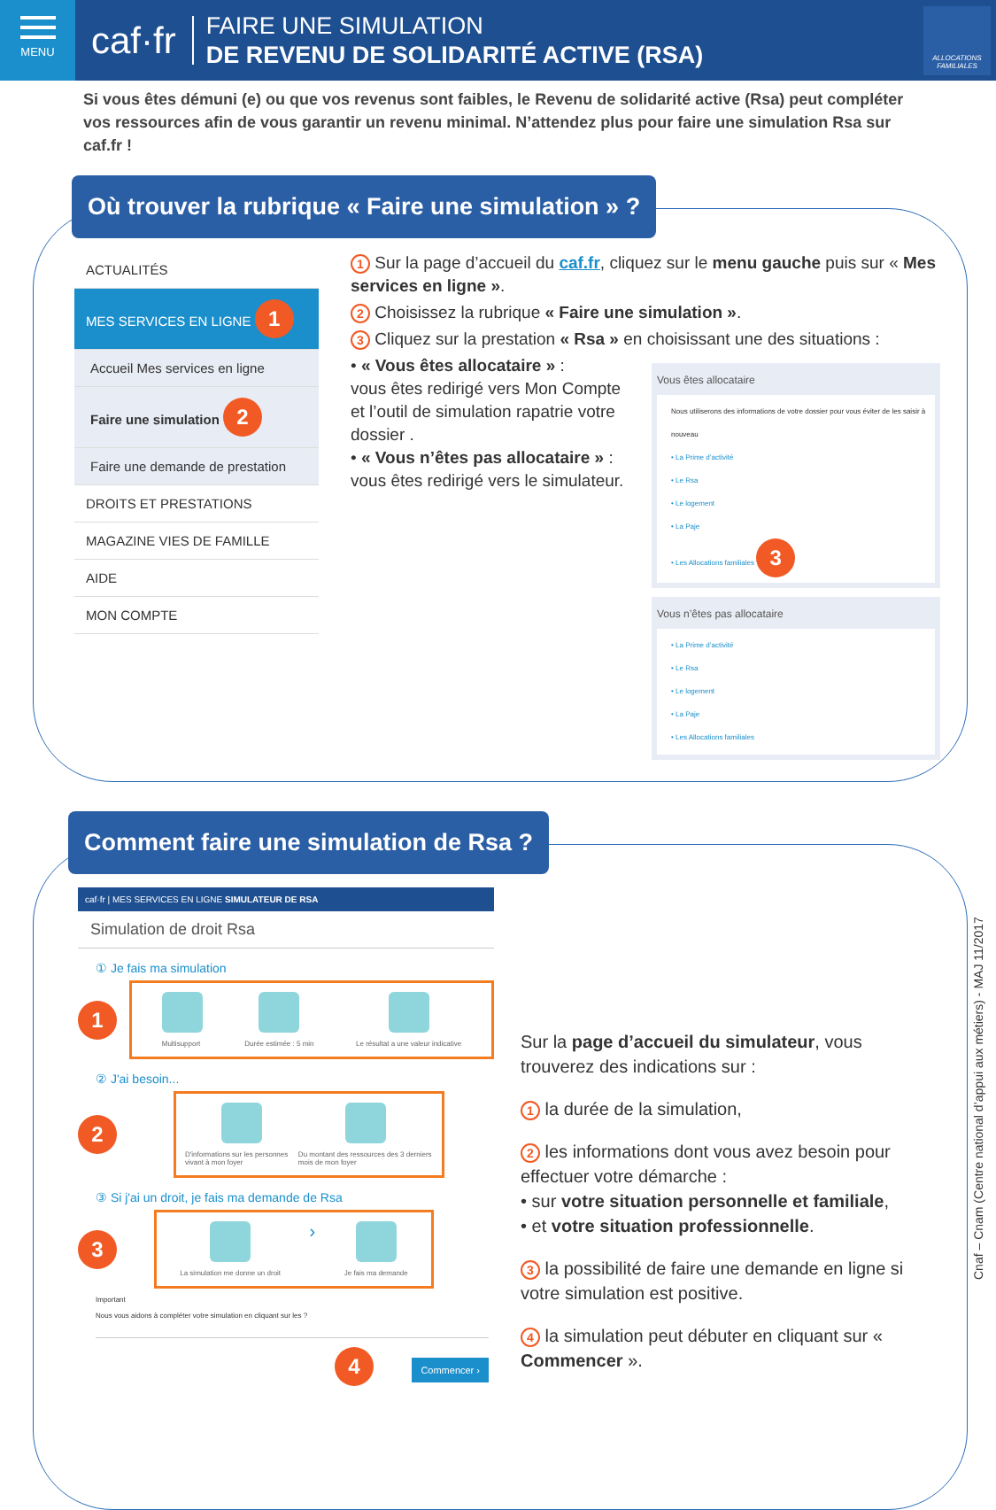MENU
caf·fr
FAIRE UNE SIMULATION
DE REVENU DE SOLIDARITÉ ACTIVE (RSA)
ALLOCATIONS FAMILIALES
Si vous êtes démuni (e) ou que vos revenus sont faibles, le Revenu de solidarité active (Rsa) peut compléter vos ressources afin de vous garantir un revenu minimal. N’attendez plus pour faire une simulation Rsa sur caf.fr !
Où trouver la rubrique « Faire une simulation » ?
ACTUALITÉS
MES SERVICES EN LIGNE 1
Accueil Mes services en ligne
Faire une simulation 2
Faire une demande de prestation
DROITS ET PRESTATIONS
MAGAZINE VIES DE FAMILLE
AIDE
MON COMPTE
1 Sur la page d’accueil du caf.fr, cliquez sur le menu gauche puis sur « Mes services en ligne ».
2 Choisissez la rubrique « Faire une simulation ».
3 Cliquez sur la prestation « Rsa » en choisissant une des situations :
• « Vous êtes allocataire » :
vous êtes redirigé vers Mon Compte et l’outil de simulation rapatrie votre dossier .
• « Vous n’êtes pas allocataire » :
vous êtes redirigé vers le simulateur.
Vous êtes allocataire
Nous utiliserons des informations de votre dossier pour vous éviter de les saisir à nouveau
• La Prime d’activité
• Le Rsa
• Le logement
• La Paje
• Les Allocations familiales 3
Vous n’êtes pas allocataire
• La Prime d’activité
• Le Rsa
• Le logement
• La Paje
• Les Allocations familiales
Comment faire une simulation de Rsa ?
caf·fr | MES SERVICES EN LIGNE SIMULATEUR DE RSA
Simulation de droit Rsa
① Je fais ma simulation
1
Multisupport Durée estimée : 5 min Le résultat a une valeur indicative
② J'ai besoin...
2
D'informations sur les personnes vivant à mon foyer
Du montant des ressources des 3 derniers mois de mon foyer
③ Si j'ai un droit, je fais ma demande de Rsa
3
La simulation me donne un droit
›
Je fais ma demande
Important
Nous vous aidons à compléter votre simulation en cliquant sur les ?
4 Commencer ›
Sur la page d’accueil du simulateur, vous trouverez des indications sur :
1 la durée de la simulation,
2 les informations dont vous avez besoin pour effectuer votre démarche :
• sur votre situation personnelle et familiale,
• et votre situation professionnelle.
3 la possibilité de faire une demande en ligne si votre simulation est positive.
4 la simulation peut débuter en cliquant sur « Commencer ».
Cnaf – Cnam (Centre national d’appui aux métiers) - MAJ 11/2017